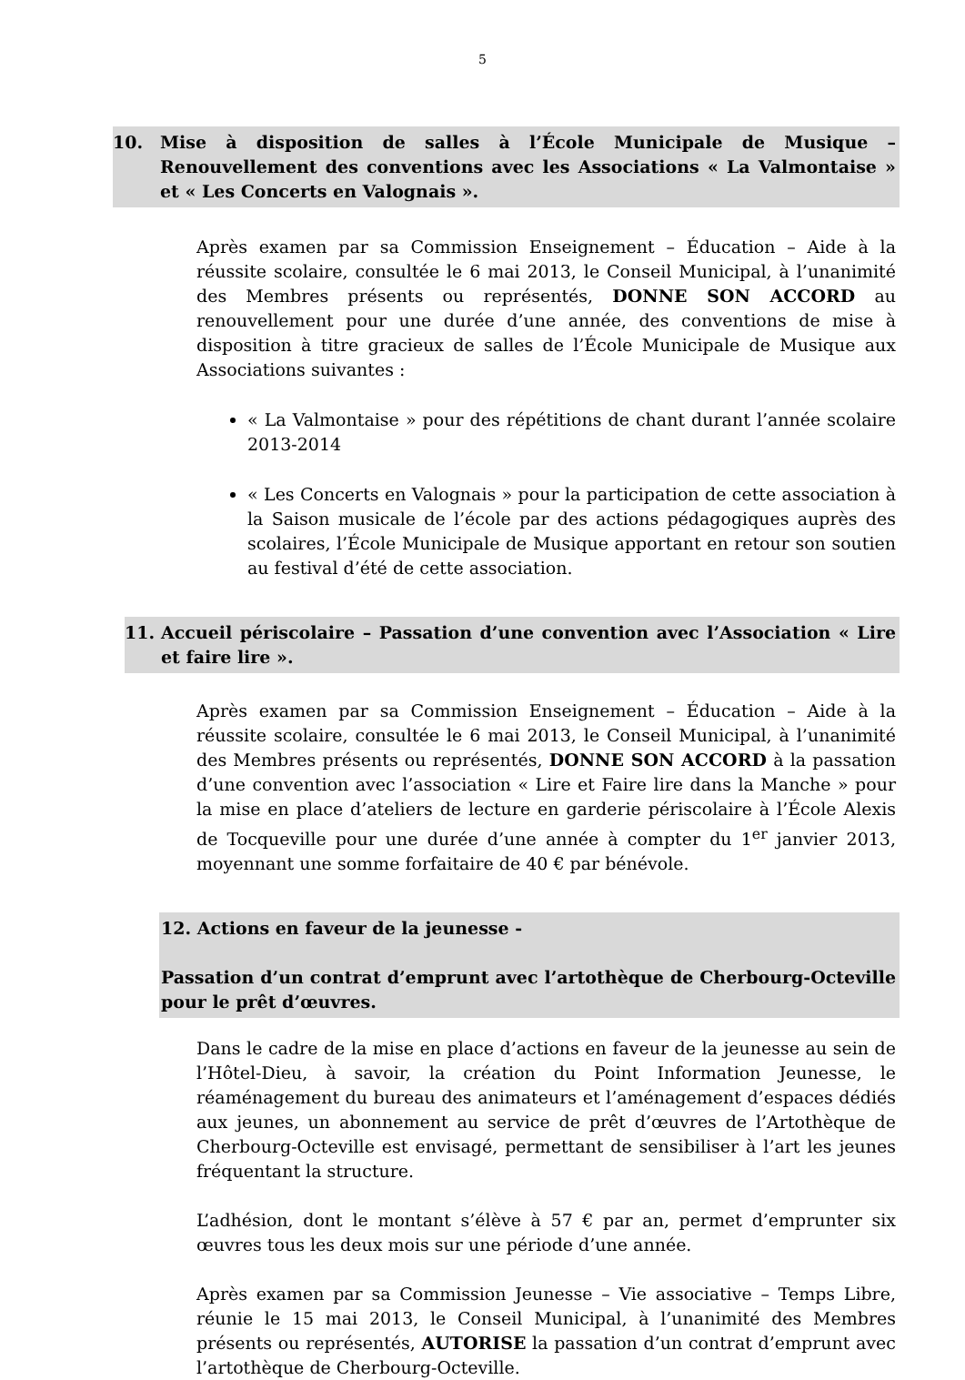5
10. Mise à disposition de salles à l’École Municipale de Musique – Renouvellement des conventions avec les Associations « La Valmontaise » et « Les Concerts en Valognais ».
Après examen par sa Commission Enseignement – Éducation – Aide à la réussite scolaire, consultée le 6 mai 2013, le Conseil Municipal, à l’unanimité des Membres présents ou représentés, DONNE SON ACCORD au renouvellement pour une durée d’une année, des conventions de mise à disposition à titre gracieux de salles de l’École Municipale de Musique aux Associations suivantes :
« La Valmontaise » pour des répétitions de chant durant l’année scolaire 2013-2014
« Les Concerts en Valognais » pour la participation de cette association à la Saison musicale de l’école par des actions pédagogiques auprès des scolaires, l’École Municipale de Musique apportant en retour son soutien au festival d’été de cette association.
11. Accueil périscolaire – Passation d’une convention avec l’Association « Lire et faire lire ».
Après examen par sa Commission Enseignement – Éducation – Aide à la réussite scolaire, consultée le 6 mai 2013, le Conseil Municipal, à l’unanimité des Membres présents ou représentés, DONNE SON ACCORD à la passation d’une convention avec l’association « Lire et Faire lire dans la Manche » pour la mise en place d’ateliers de lecture en garderie périscolaire à l’École Alexis de Tocqueville pour une durée d’une année à compter du 1<sup>er</sup> janvier 2013, moyennant une somme forfaitaire de 40 € par bénévole.
12. Actions en faveur de la jeunesse -
Passation d’un contrat d’emprunt avec l’artothèque de Cherbourg-Octeville pour le prêt d’œuvres.
Dans le cadre de la mise en place d’actions en faveur de la jeunesse au sein de l’Hôtel-Dieu, à savoir, la création du Point Information Jeunesse, le réaménagement du bureau des animateurs et l’aménagement d’espaces dédiés aux jeunes, un abonnement au service de prêt d’œuvres de l’Artothèque de Cherbourg-Octeville est envisagé, permettant de sensibiliser à l’art les jeunes fréquentant la structure.
L’adhésion, dont le montant s’élève à 57 € par an, permet d’emprunter six œuvres tous les deux mois sur une période d’une année.
Après examen par sa Commission Jeunesse – Vie associative – Temps Libre, réunie le 15 mai 2013, le Conseil Municipal, à l’unanimité des Membres présents ou représentés, AUTORISE la passation d’un contrat d’emprunt avec l’artothèque de Cherbourg-Octeville.